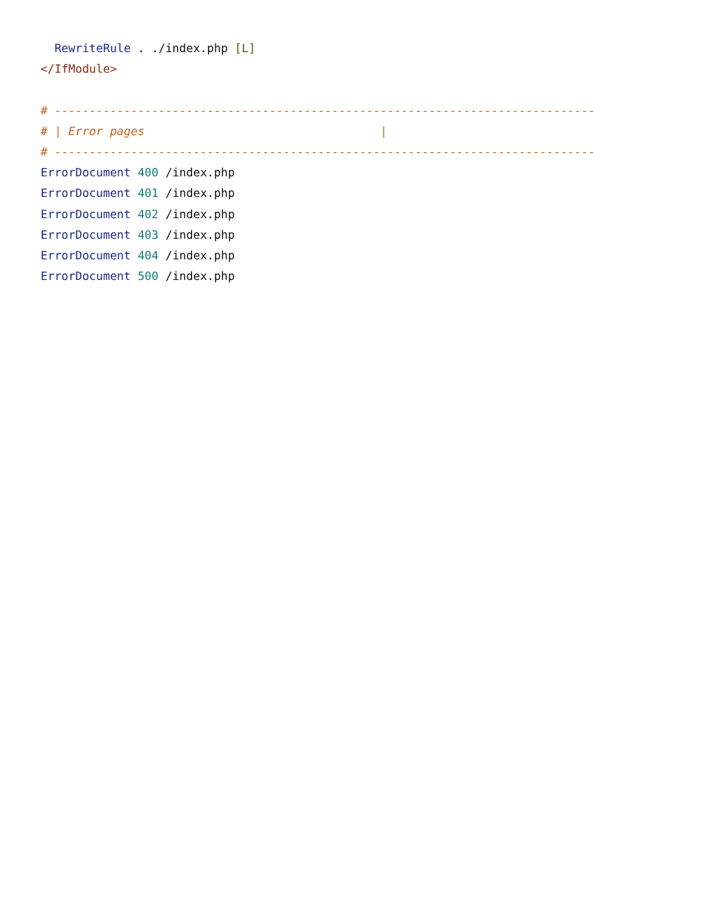RewriteRule . ./index.php [L]
</IfModule>

# ------------------------------------------------------------------------------
# | Error pages                                  |
# ------------------------------------------------------------------------------
ErrorDocument 400 /index.php
ErrorDocument 401 /index.php
ErrorDocument 402 /index.php
ErrorDocument 403 /index.php
ErrorDocument 404 /index.php
ErrorDocument 500 /index.php